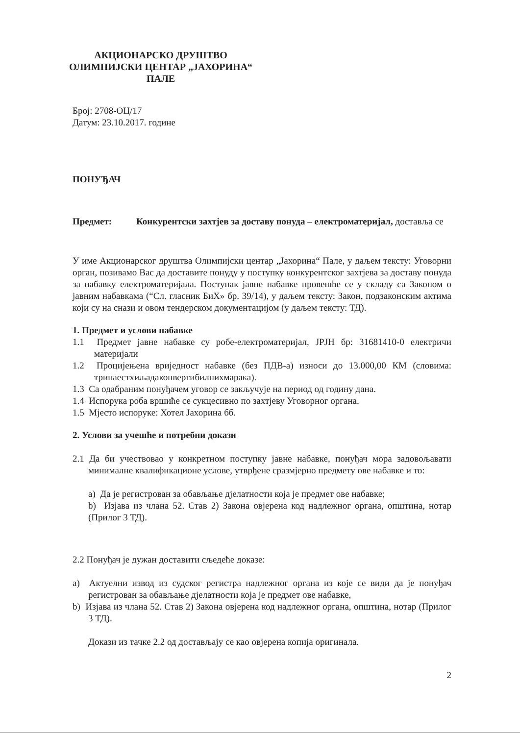АКЦИОНАРСКО ДРУШТВО
ОЛИМПИЈСКИ ЦЕНТАР „ЈАХОРИНА“
ПАЛЕ
Број: 2708-ОЦ/17
Датум: 23.10.2017. године
ПОНУЂАЧ
Предмет: Конкурентски захтјев за доставу понуда – електроматеријал, доставља се
У име Акционарског друштва Олимпијски центар „Јахорина“ Пале, у даљем тексту: Уговорни орган, позивамо Вас да доставите понуду у поступку конкурентског захтјева за доставу понуда за набавку електроматеријала. Поступак јавне набавке провешће се у складу са Законом о јавним набавкама (“Сл. гласник БиХ» бр. 39/14), у даљем тексту: Закон, подзаконским актима који су на снази и овом тендерском документацијом (у даљем тексту: ТД).
1. Предмет и услови набавке
1.1 Предмет јавне набавке су робе-електроматеријал, ЈРЈН бр: 31681410-0 електричи материјали
1.2 Процијењена вриједност набавке (без ПДВ-а) износи до 13.000,00 КМ (словима: тринаестхиљадаконвертибилнихмарака).
1.3 Са одабраним понуђачем уговор се закључује на период од годину дана.
1.4 Испорука роба вршиће се сукцесивно по захтјеву Уговорног органа.
1.5 Мјесто испоруке: Хотел Јахорина бб.
2. Услови за учешће и потребни докази
2.1 Да би учествовао у конкретном поступку јавне набавке, понуђач мора задовољавати минималне квалификационе услове, утврђене сразмјерно предмету ове набавке и то:
a) Да је регистрован за обављање дјелатности која је предмет ове набавке;
b) Изјава из члана 52. Став 2) Закона овјерена код надлежног органа, општина, нотар (Прилог 3 ТД).
2.2 Понуђач је дужан доставити сљедеће доказе:
a) Актуелни извод из судског регистра надлежног органа из које се види да је понуђач регистрован за обављање дјелатности која је предмет ове набавке,
b) Изјава из члана 52. Став 2) Закона овјерена код надлежног органа, општина, нотар (Прилог 3 ТД).
Докази из тачке 2.2 од достављају се као овјерена копија оригинала.
2